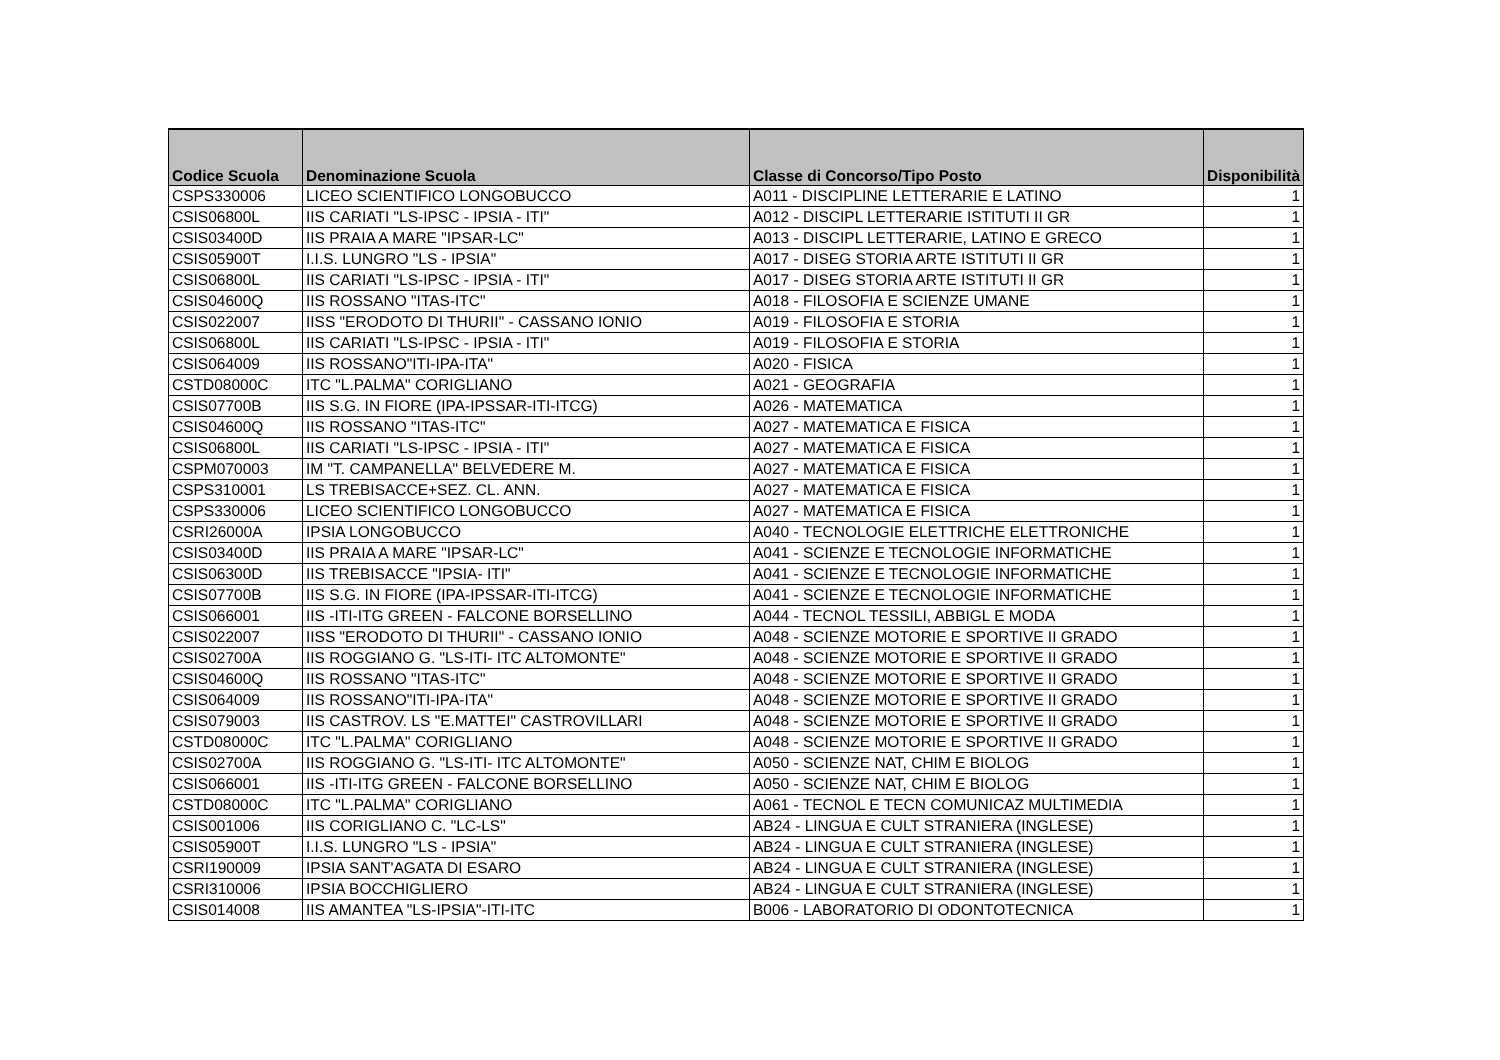| Codice Scuola | Denominazione Scuola | Classe di Concorso/Tipo Posto | Disponibilità |
| --- | --- | --- | --- |
| CSPS330006 | LICEO SCIENTIFICO LONGOBUCCO | A011 - DISCIPLINE LETTERARIE E LATINO | 1 |
| CSIS06800L | IIS CARIATI "LS-IPSC - IPSIA - ITI" | A012 - DISCIPL LETTERARIE ISTITUTI II GR | 1 |
| CSIS03400D | IIS PRAIA A MARE "IPSAR-LC" | A013 - DISCIPL LETTERARIE, LATINO E GRECO | 1 |
| CSIS05900T | I.I.S. LUNGRO "LS - IPSIA" | A017 - DISEG STORIA ARTE ISTITUTI II GR | 1 |
| CSIS06800L | IIS CARIATI "LS-IPSC - IPSIA - ITI" | A017 - DISEG STORIA ARTE ISTITUTI II GR | 1 |
| CSIS04600Q | IIS ROSSANO "ITAS-ITC" | A018 - FILOSOFIA E SCIENZE UMANE | 1 |
| CSIS022007 | IISS "ERODOTO DI THURII" - CASSANO IONIO | A019 - FILOSOFIA E STORIA | 1 |
| CSIS06800L | IIS CARIATI "LS-IPSC - IPSIA - ITI" | A019 - FILOSOFIA E STORIA | 1 |
| CSIS064009 | IIS ROSSANO"ITI-IPA-ITA" | A020 - FISICA | 1 |
| CSTD08000C | ITC "L.PALMA" CORIGLIANO | A021 - GEOGRAFIA | 1 |
| CSIS07700B | IIS S.G. IN FIORE (IPA-IPSSAR-ITI-ITCG) | A026 - MATEMATICA | 1 |
| CSIS04600Q | IIS ROSSANO "ITAS-ITC" | A027 - MATEMATICA E FISICA | 1 |
| CSIS06800L | IIS CARIATI "LS-IPSC - IPSIA - ITI" | A027 - MATEMATICA E FISICA | 1 |
| CSPM070003 | IM "T. CAMPANELLA" BELVEDERE M. | A027 - MATEMATICA E FISICA | 1 |
| CSPS310001 | LS TREBISACCE+SEZ. CL. ANN. | A027 - MATEMATICA E FISICA | 1 |
| CSPS330006 | LICEO SCIENTIFICO LONGOBUCCO | A027 - MATEMATICA E FISICA | 1 |
| CSRI26000A | IPSIA LONGOBUCCO | A040 - TECNOLOGIE ELETTRICHE ELETTRONICHE | 1 |
| CSIS03400D | IIS PRAIA A MARE "IPSAR-LC" | A041 - SCIENZE E TECNOLOGIE INFORMATICHE | 1 |
| CSIS06300D | IIS TREBISACCE "IPSIA- ITI" | A041 - SCIENZE E TECNOLOGIE INFORMATICHE | 1 |
| CSIS07700B | IIS S.G. IN FIORE (IPA-IPSSAR-ITI-ITCG) | A041 - SCIENZE E TECNOLOGIE INFORMATICHE | 1 |
| CSIS066001 | IIS -ITI-ITG GREEN - FALCONE BORSELLINO | A044 - TECNOL TESSILI, ABBIGL E MODA | 1 |
| CSIS022007 | IISS "ERODOTO DI THURII" - CASSANO IONIO | A048 - SCIENZE MOTORIE E SPORTIVE II GRADO | 1 |
| CSIS02700A | IIS ROGGIANO G. "LS-ITI- ITC ALTOMONTE" | A048 - SCIENZE MOTORIE E SPORTIVE II GRADO | 1 |
| CSIS04600Q | IIS ROSSANO "ITAS-ITC" | A048 - SCIENZE MOTORIE E SPORTIVE II GRADO | 1 |
| CSIS064009 | IIS ROSSANO"ITI-IPA-ITA" | A048 - SCIENZE MOTORIE E SPORTIVE II GRADO | 1 |
| CSIS079003 | IIS CASTROV. LS "E.MATTEI" CASTROVILLARI | A048 - SCIENZE MOTORIE E SPORTIVE II GRADO | 1 |
| CSTD08000C | ITC "L.PALMA" CORIGLIANO | A048 - SCIENZE MOTORIE E SPORTIVE II GRADO | 1 |
| CSIS02700A | IIS ROGGIANO G. "LS-ITI- ITC ALTOMONTE" | A050 - SCIENZE NAT, CHIM E BIOLOG | 1 |
| CSIS066001 | IIS -ITI-ITG GREEN - FALCONE BORSELLINO | A050 - SCIENZE NAT, CHIM E BIOLOG | 1 |
| CSTD08000C | ITC "L.PALMA" CORIGLIANO | A061 - TECNOL E TECN COMUNICAZ MULTIMEDIA | 1 |
| CSIS001006 | IIS CORIGLIANO C. "LC-LS" | AB24 - LINGUA E CULT STRANIERA (INGLESE) | 1 |
| CSIS05900T | I.I.S. LUNGRO "LS - IPSIA" | AB24 - LINGUA E CULT STRANIERA (INGLESE) | 1 |
| CSRI190009 | IPSIA SANT'AGATA DI ESARO | AB24 - LINGUA E CULT STRANIERA (INGLESE) | 1 |
| CSRI310006 | IPSIA BOCCHIGLIERO | AB24 - LINGUA E CULT STRANIERA (INGLESE) | 1 |
| CSIS014008 | IIS AMANTEA "LS-IPSIA"-ITI-ITC | B006 - LABORATORIO DI ODONTOTECNICA | 1 |